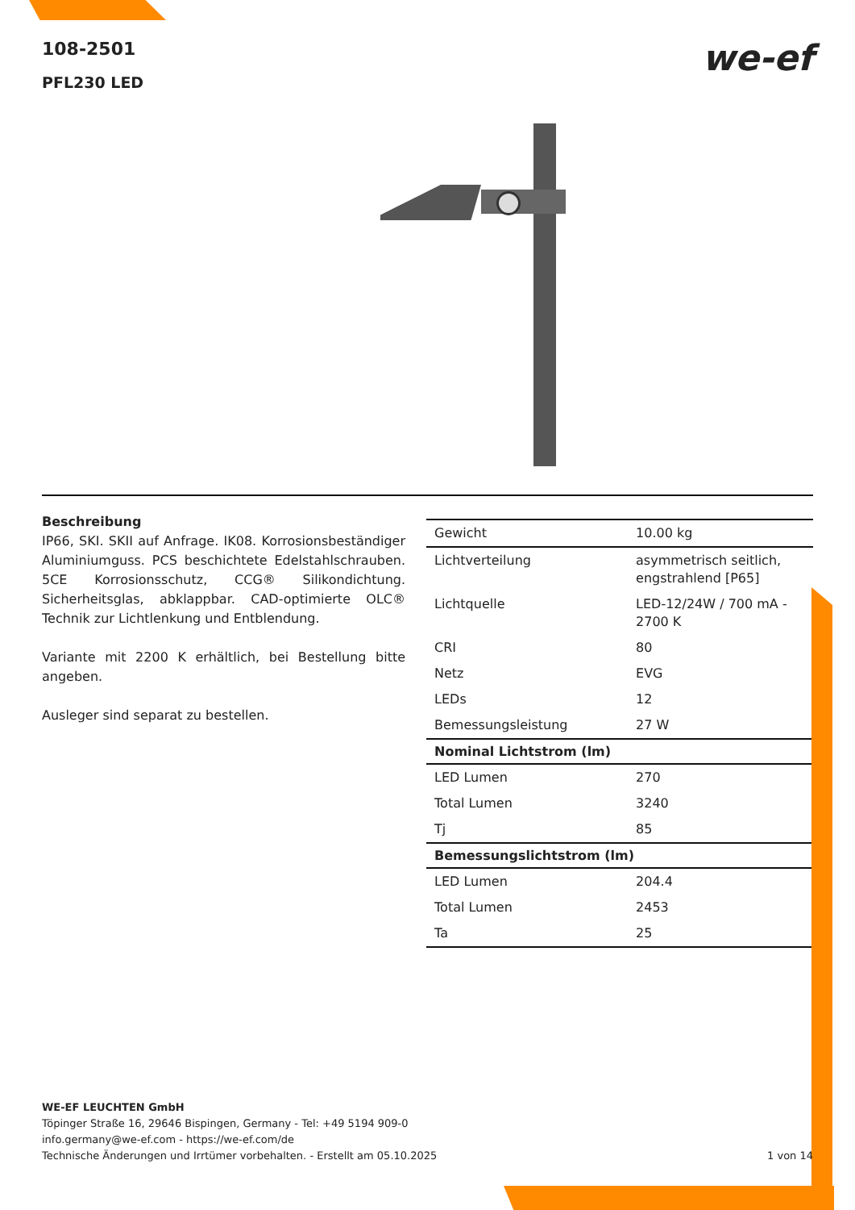108-2501
PFL230 LED
we-ef
Beschreibung
IP66, SKI. SKII auf Anfrage. IK08. Korrosionsbeständiger Aluminiumguss. PCS beschichtete Edelstahlschrauben. 5CE Korrosionsschutz, CCG® Silikondichtung. Sicherheitsglas, abklappbar. CAD-optimierte OLC® Technik zur Lichtlenkung und Entblendung.
Variante mit 2200 K erhältlich, bei Bestellung bitte angeben.
Ausleger sind separat zu bestellen.
| Gewicht | 10.00 kg |
| Lichtverteilung | asymmetrisch seitlich, engstrahlend [P65] |
| Lichtquelle | LED-12/24W / 700 mA - 2700 K |
| CRI | 80 |
| Netz | EVG |
| LEDs | 12 |
| Bemessungsleistung | 27 W |
| Nominal Lichtstrom (lm) | |
| LED Lumen | 270 |
| Total Lumen | 3240 |
| Tj | 85 |
| Bemessungslichtstrom (lm) | |
| LED Lumen | 204.4 |
| Total Lumen | 2453 |
| Ta | 25 |
WE-EF LEUCHTEN GmbH
Töpinger Straße 16, 29646 Bispingen, Germany - Tel: +49 5194 909-0
info.germany@we-ef.com - https://we-ef.com/de
Technische Änderungen und Irrtümer vorbehalten. - Erstellt am 05.10.2025 1 von 14